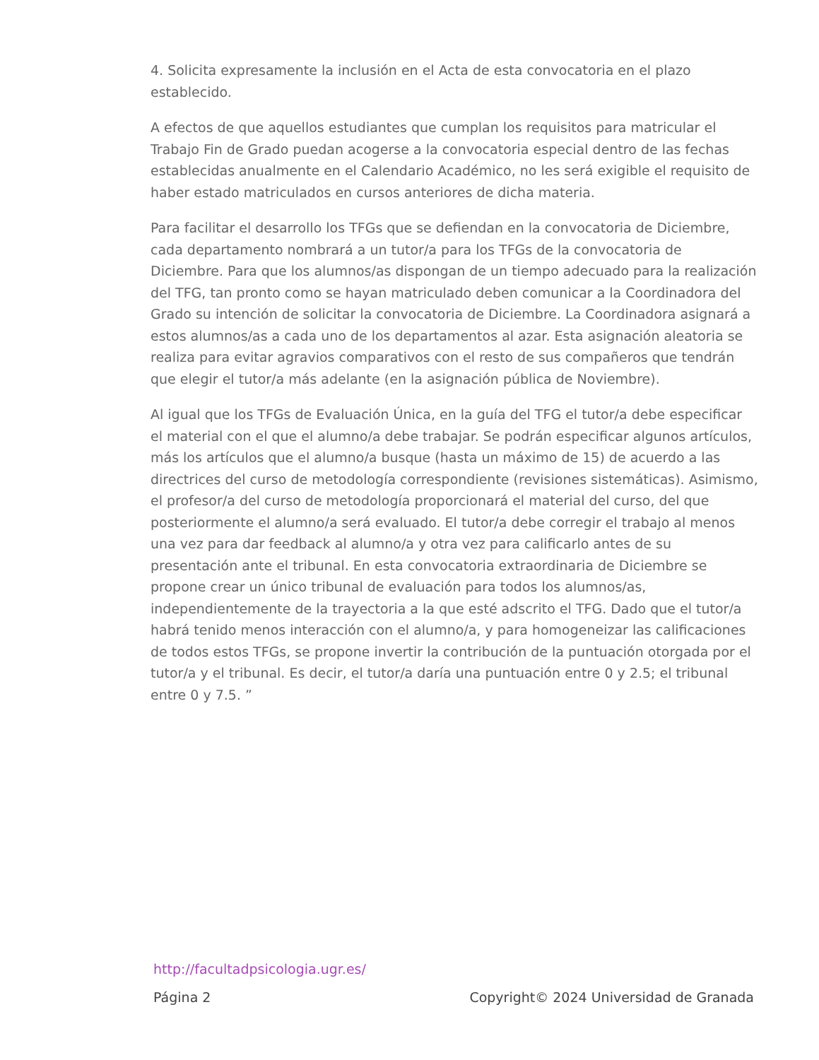4. Solicita expresamente la inclusión en el Acta de esta convocatoria en el plazo establecido.
A efectos de que aquellos estudiantes que cumplan los requisitos para matricular el Trabajo Fin de Grado puedan acogerse a la convocatoria especial dentro de las fechas establecidas anualmente en el Calendario Académico, no les será exigible el requisito de haber estado matriculados en cursos anteriores de dicha materia.
Para facilitar el desarrollo los TFGs que se defiendan en la convocatoria de Diciembre, cada departamento nombrará a un tutor/a para los TFGs de la convocatoria de Diciembre. Para que los alumnos/as dispongan de un tiempo adecuado para la realización del TFG, tan pronto como se hayan matriculado deben comunicar a la Coordinadora del Grado su intención de solicitar la convocatoria de Diciembre. La Coordinadora asignará a estos alumnos/as a cada uno de los departamentos al azar. Esta asignación aleatoria se realiza para evitar agravios comparativos con el resto de sus compañeros que tendrán que elegir el tutor/a más adelante (en la asignación pública de Noviembre).
Al igual que los TFGs de Evaluación Única, en la guía del TFG el tutor/a debe especificar el material con el que el alumno/a debe trabajar. Se podrán especificar algunos artículos, más los artículos que el alumno/a busque (hasta un máximo de 15) de acuerdo a las directrices del curso de metodología correspondiente (revisiones sistemáticas). Asimismo, el profesor/a del curso de metodología proporcionará el material del curso, del que posteriormente el alumno/a será evaluado. El tutor/a debe corregir el trabajo al menos una vez para dar feedback al alumno/a y otra vez para calificarlo antes de su presentación ante el tribunal. En esta convocatoria extraordinaria de Diciembre se propone crear un único tribunal de evaluación para todos los alumnos/as, independientemente de la trayectoria a la que esté adscrito el TFG. Dado que el tutor/a habrá tenido menos interacción con el alumno/a, y para homogeneizar las calificaciones de todos estos TFGs, se propone invertir la contribución de la puntuación otorgada por el tutor/a y el tribunal. Es decir, el tutor/a daría una puntuación entre 0 y 2.5; el tribunal entre 0 y 7.5. ”
http://facultadpsicologia.ugr.es/
Página 2 Copyright© 2024 Universidad de Granada